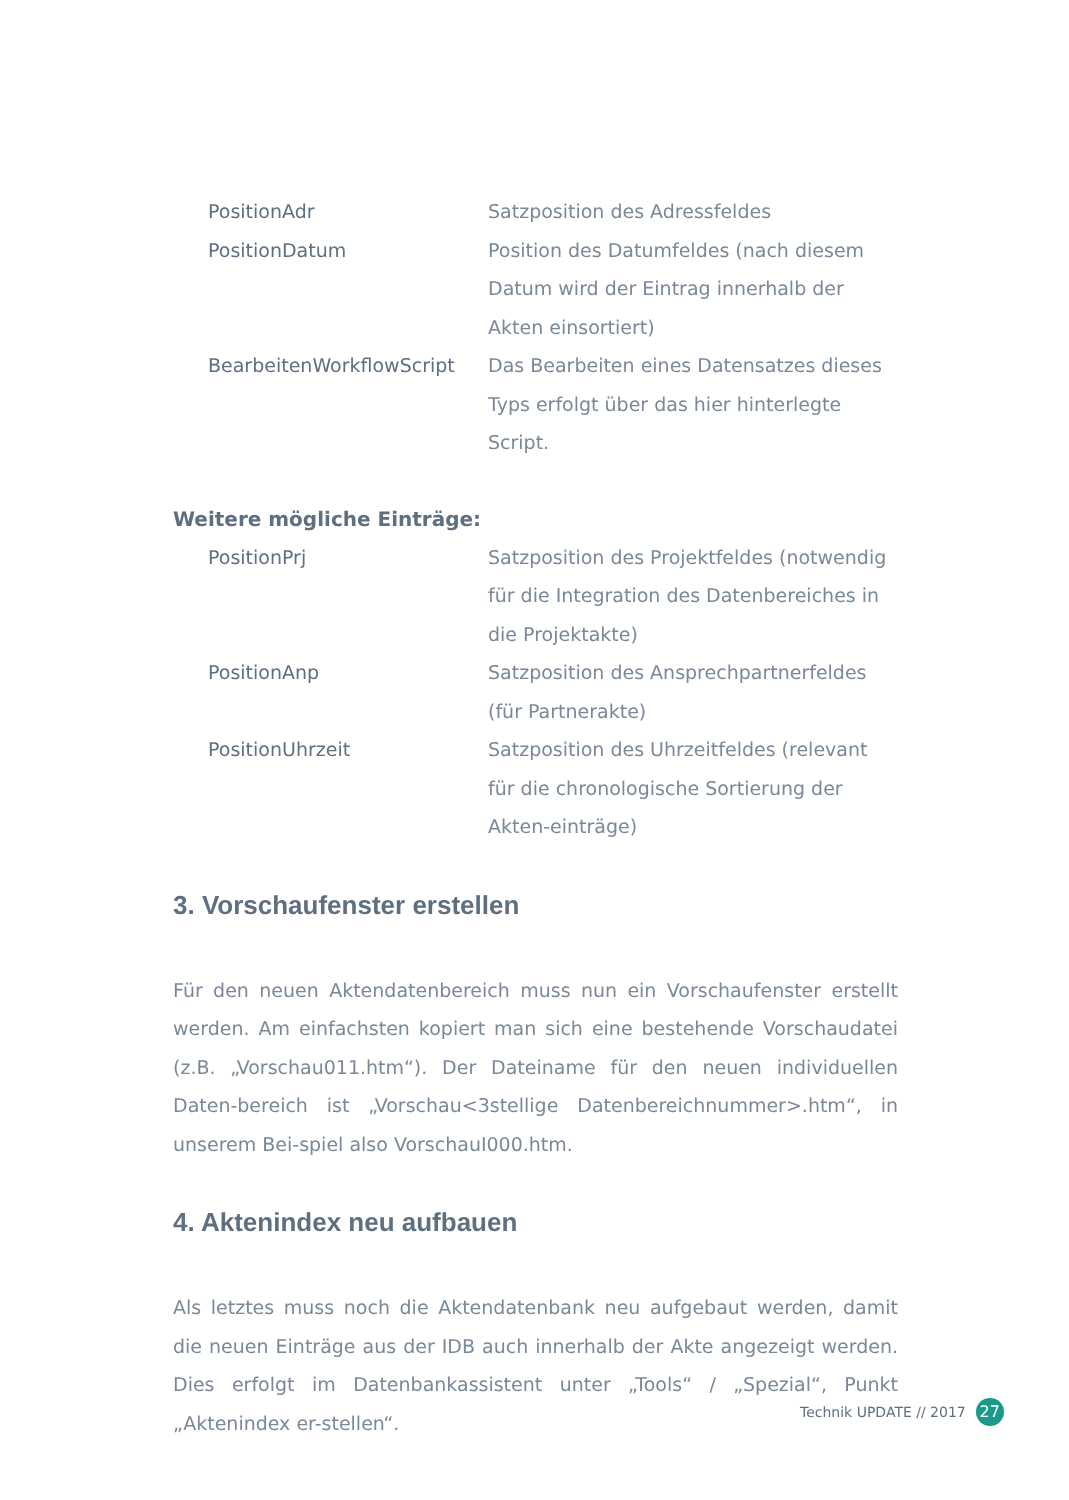| PositionAdr | Satzposition des Adressfeldes |
| PositionDatum | Position des Datumfeldes (nach diesem Datum wird der Eintrag innerhalb der Akten einsortiert) |
| BearbeitenWorkflowScript | Das Bearbeiten eines Datensatzes dieses Typs erfolgt über das hier hinterlegte Script. |
Weitere mögliche Einträge:
| PositionPrj | Satzposition des Projektfeldes (notwendig für die Integration des Datenbereiches in die Projektakte) |
| PositionAnp | Satzposition des Ansprechpartnerfeldes (für Partnerakte) |
| PositionUhrzeit | Satzposition des Uhrzeitfeldes (relevant für die chronologische Sortierung der Akten-einträge) |
3. Vorschaufenster erstellen
Für den neuen Aktendatenbereich muss nun ein Vorschaufenster erstellt werden. Am einfachsten kopiert man sich eine bestehende Vorschaudatei (z.B. „Vorschau011.htm“). Der Dateiname für den neuen individuellen Daten-bereich ist „Vorschau<3stellige Datenbereichnummer>.htm“, in unserem Bei-spiel also VorschauI000.htm.
4. Aktenindex neu aufbauen
Als letztes muss noch die Aktendatenbank neu aufgebaut werden, damit die neuen Einträge aus der IDB auch innerhalb der Akte angezeigt werden. Dies erfolgt im Datenbankassistent unter „Tools“ / „Spezial“, Punkt „Aktenindex er-stellen“.
Technik UPDATE // 2017 27